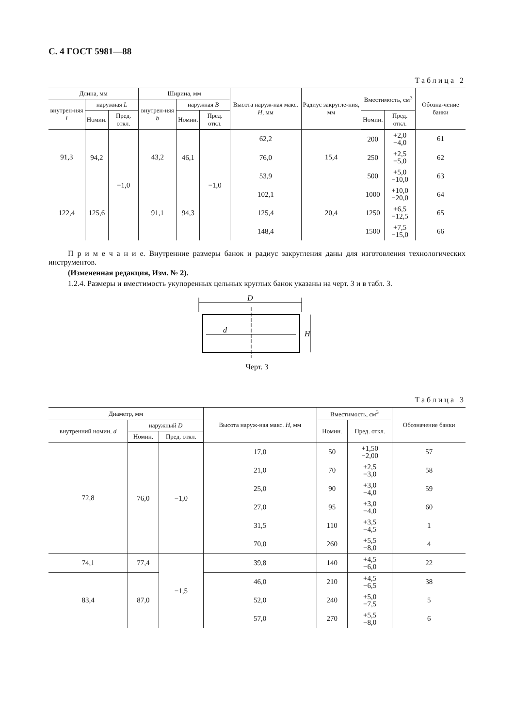С. 4 ГОСТ 5981—88
Таблица 2
| Длина, мм | | | Ширина, мм | | | Высота наруж-ная макс. H , мм | Радиус закругле-ния, мм | Вместимость, см<sup>3</sup> | | Обозна-чение банки |
| --- | --- | --- | --- | --- | --- | --- | --- | --- | --- | --- |
| внутрен-няя l | наружная L | | внутрен-няя b | наружная B | | | | | | |
| | Номин. | Пред. откл. | | Номин. | Пред. откл. | | | Номин. | Пред. откл. | |
| 91,3 | 94,2 | −1,0 | 43,2 | 46,1 | −1,0 | 62,2 | 15,4 | 200 | +2,0 −4,0 | 61 |
| | | | | | | 76,0 | | 250 | +2,5 −5,0 | 62 |
| | | | | | | 53,9 | | 500 | +5,0 −10,0 | 63 |
| 122,4 | 125,6 | | 91,1 | 94,3 | | 102,1 | 20,4 | 1000 | +10,0 −20,0 | 64 |
| | | | | | | 125,4 | | 1250 | +6,5 −12,5 | 65 |
| | | | | | | 148,4 | | 1500 | +7,5 −15,0 | 66 |
П р и м е ч а н и е. Внутренние размеры банок и радиус закругления даны для изготовления технологических инструментов.
(Измененная редакция, Изм. № 2).
1.2.4. Размеры и вместимость укупоренных цельных круглых банок указаны на черт. 3 и в табл. 3.
D
d
H
Черт. 3
Таблица 3
| Диаметр, мм | | | Высота наруж-ная макс. H , мм | Вместимость, см<sup>3</sup> | | Обозначение банки |
| --- | --- | --- | --- | --- | --- | --- |
| внутренний номин. d | наружный D | | | Номин. | Пред. откл. | |
| | Номин. | Пред. откл. | | | | |
| 72,8 | 76,0 | −1,0 | 17,0 | 50 | +1,50 −2,00 | 57 |
| | | | 21,0 | 70 | +2,5 −3,0 | 58 |
| | | | 25,0 | 90 | +3,0 −4,0 | 59 |
| | | | 27,0 | 95 | +3,0 −4,0 | 60 |
| | | | 31,5 | 110 | +3,5 −4,5 | 1 |
| | | | 70,0 | 260 | +5,5 −8,0 | 4 |
| 74,1 | 77,4 | −1,5 | 39,8 | 140 | +4,5 −6,0 | 22 |
| 83,4 | 87,0 | | 46,0 | 210 | +4,5 −6,5 | 38 |
| | | | 52,0 | 240 | +5,0 −7,5 | 5 |
| | | | 57,0 | 270 | +5,5 −8,0 | 6 |